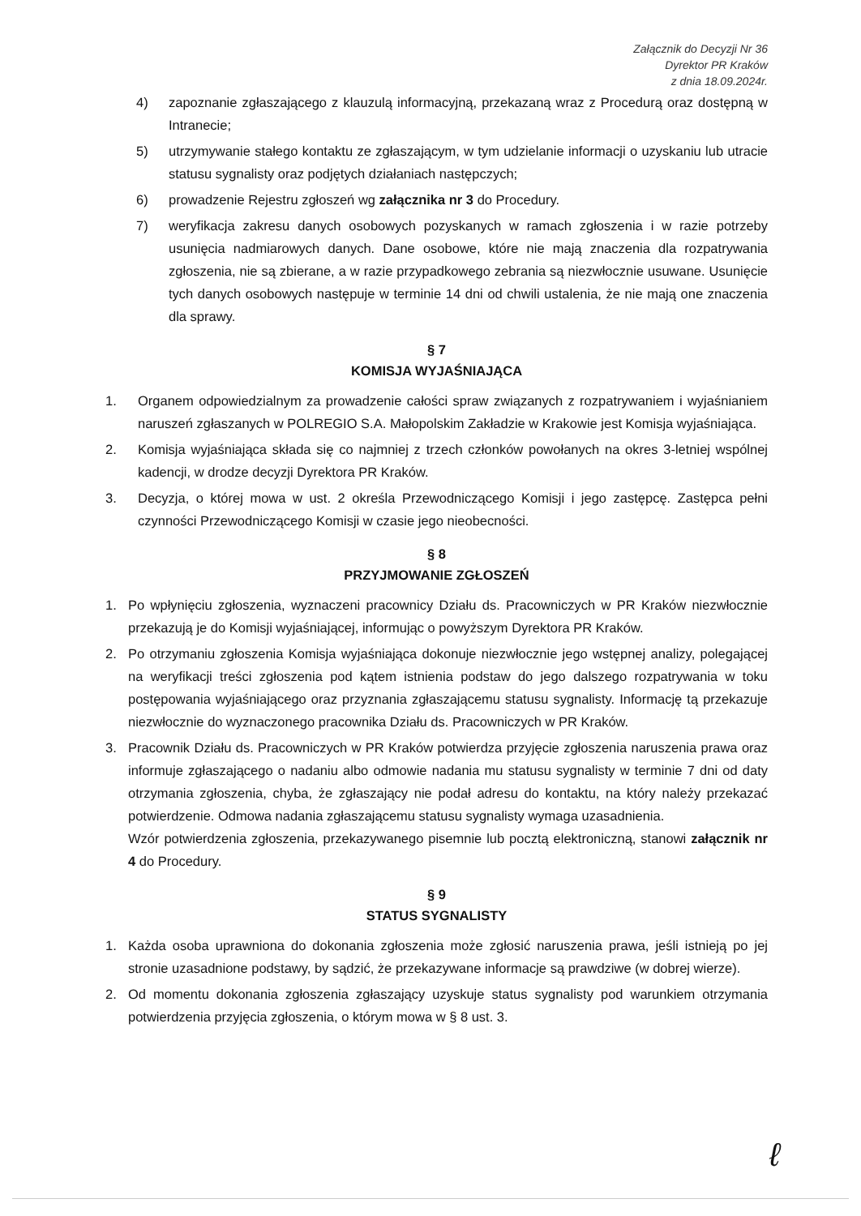Załącznik do Decyzji Nr 36
Dyrektor PR Kraków
z dnia 18.09.2024r.
4) zapoznanie zgłaszającego z klauzulą informacyjną, przekazaną wraz z Procedurą oraz dostępną w Intranecie;
5) utrzymywanie stałego kontaktu ze zgłaszającym, w tym udzielanie informacji o uzyskaniu lub utracie statusu sygnalisty oraz podjętych działaniach następczych;
6) prowadzenie Rejestru zgłoszeń wg załącznika nr 3 do Procedury.
7) weryfikacja zakresu danych osobowych pozyskanych w ramach zgłoszenia i w razie potrzeby usunięcia nadmiarowych danych. Dane osobowe, które nie mają znaczenia dla rozpatrywania zgłoszenia, nie są zbierane, a w razie przypadkowego zebrania są niezwłocznie usuwane. Usunięcie tych danych osobowych następuje w terminie 14 dni od chwili ustalenia, że nie mają one znaczenia dla sprawy.
§ 7
KOMISJA WYJAŚNIAJĄCA
1. Organem odpowiedzialnym za prowadzenie całości spraw związanych z rozpatrywaniem i wyjaśnianiem naruszeń zgłaszanych w POLREGIO S.A. Małopolskim Zakładzie w Krakowie jest Komisja wyjaśniająca.
2. Komisja wyjaśniająca składa się co najmniej z trzech członków powołanych na okres 3-letniej wspólnej kadencji, w drodze decyzji Dyrektora PR Kraków.
3. Decyzja, o której mowa w ust. 2 określa Przewodniczącego Komisji i jego zastępcę. Zastępca pełni czynności Przewodniczącego Komisji w czasie jego nieobecności.
§ 8
PRZYJMOWANIE ZGŁOSZEŃ
1. Po wpłynięciu zgłoszenia, wyznaczeni pracownicy Działu ds. Pracowniczych w PR Kraków niezwłocznie przekazują je do Komisji wyjaśniającej, informując o powyższym Dyrektora PR Kraków.
2. Po otrzymaniu zgłoszenia Komisja wyjaśniająca dokonuje niezwłocznie jego wstępnej analizy, polegającej na weryfikacji treści zgłoszenia pod kątem istnienia podstaw do jego dalszego rozpatrywania w toku postępowania wyjaśniającego oraz przyznania zgłaszającemu statusu sygnalisty. Informację tą przekazuje niezwłocznie do wyznaczonego pracownika Działu ds. Pracowniczych w PR Kraków.
3. Pracownik Działu ds. Pracowniczych w PR Kraków potwierdza przyjęcie zgłoszenia naruszenia prawa oraz informuje zgłaszającego o nadaniu albo odmowie nadania mu statusu sygnalisty w terminie 7 dni od daty otrzymania zgłoszenia, chyba, że zgłaszający nie podał adresu do kontaktu, na który należy przekazać potwierdzenie. Odmowa nadania zgłaszającemu statusu sygnalisty wymaga uzasadnienia.
Wzór potwierdzenia zgłoszenia, przekazywanego pisemnie lub pocztą elektroniczną, stanowi załącznik nr 4 do Procedury.
§ 9
STATUS SYGNALISTY
1. Każda osoba uprawniona do dokonania zgłoszenia może zgłosić naruszenia prawa, jeśli istnieją po jej stronie uzasadnione podstawy, by sądzić, że przekazywane informacje są prawdziwe (w dobrej wierze).
2. Od momentu dokonania zgłoszenia zgłaszający uzyskuje status sygnalisty pod warunkiem otrzymania potwierdzenia przyjęcia zgłoszenia, o którym mowa w § 8 ust. 3.
ℓ